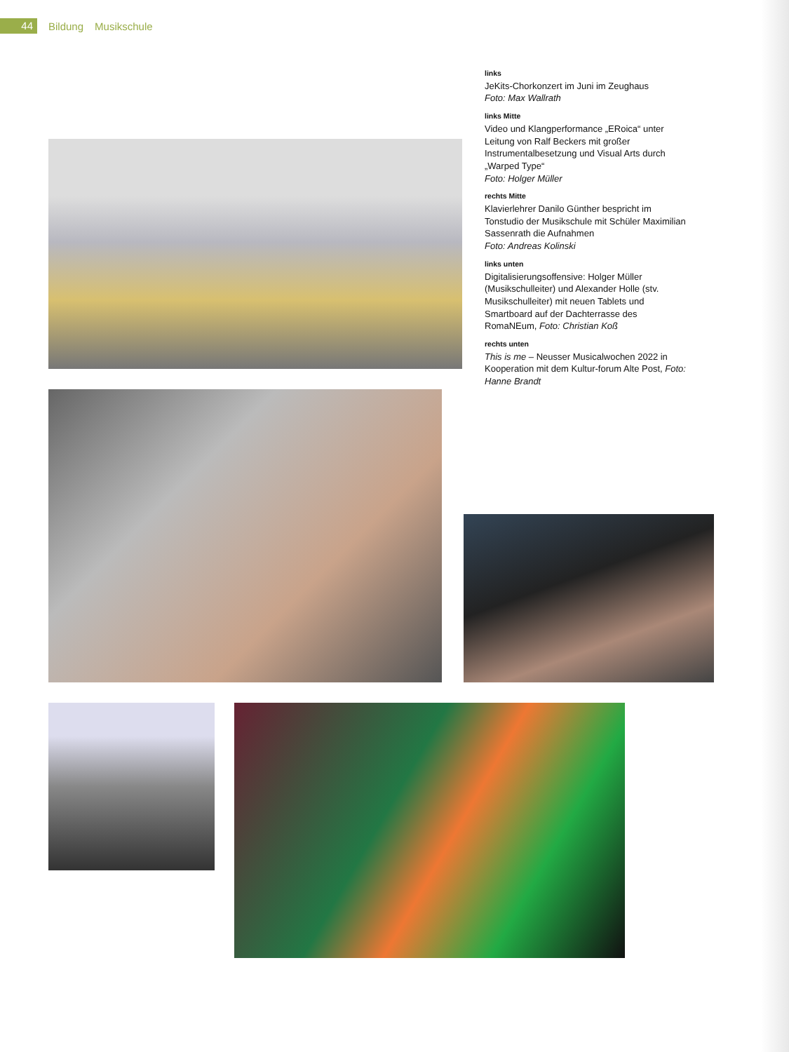44
Bildung Musikschule
links
JeKits-Chorkonzert im Juni im Zeughaus
Foto: Max Wallrath
links Mitte
Video und Klangperformance „ERoica“ unter Leitung von Ralf Beckers mit großer Instrumentalbesetzung und Visual Arts durch „Warped Type“
Foto: Holger Müller
rechts Mitte
Klavierlehrer Danilo Günther bespricht im Tonstudio der Musikschule mit Schüler Maximilian Sassenrath die Aufnahmen
Foto: Andreas Kolinski
links unten
Digitalisierungsoffensive: Holger Müller (Musikschulleiter) und Alexander Holle (stv. Musikschulleiter) mit neuen Tablets und Smartboard auf der Dachterrasse des RomaNEum, Foto: Christian Koß
rechts unten
This is me – Neusser Musicalwochen 2022 in Kooperation mit dem Kultur-forum Alte Post, Foto: Hanne Brandt